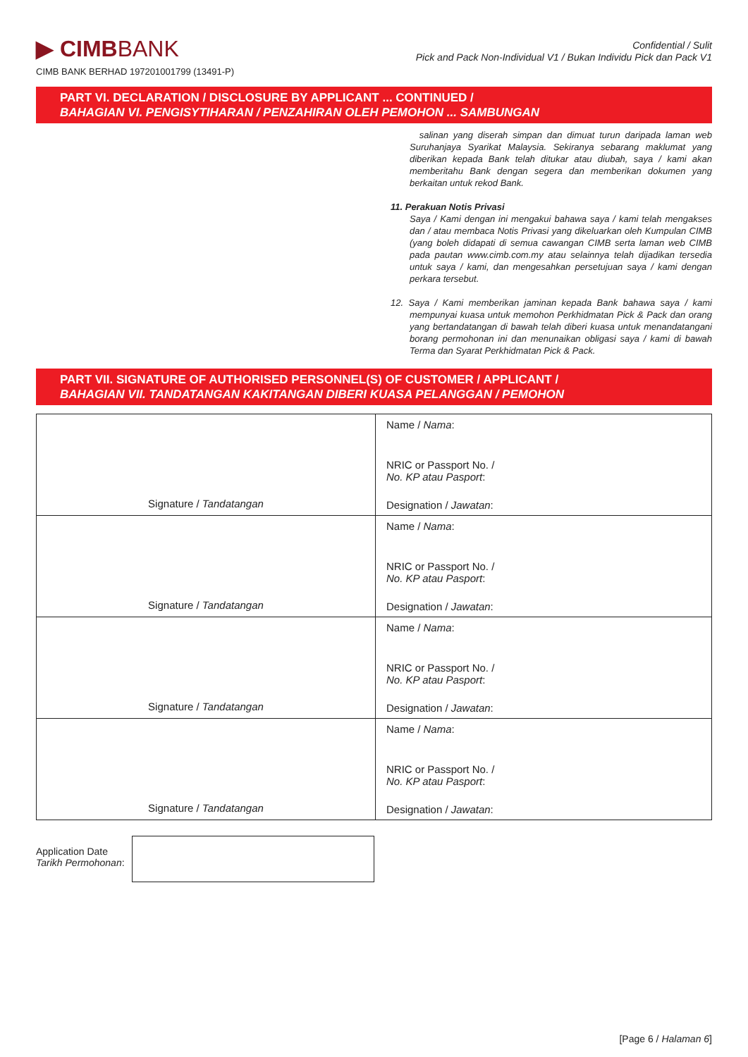▶ CIMBBANK
CIMB BANK BERHAD 197201001799 (13491-P)
Confidential / Sulit
Pick and Pack Non-Individual V1 / Bukan Individu Pick dan Pack V1
PART VI. DECLARATION / DISCLOSURE BY APPLICANT ... CONTINUED /
BAHAGIAN VI. PENGISYTIHARAN / PENZAHIRAN OLEH PEMOHON ... SAMBUNGAN
salinan yang diserah simpan dan dimuat turun daripada laman web Suruhanjaya Syarikat Malaysia. Sekiranya sebarang maklumat yang diberikan kepada Bank telah ditukar atau diubah, saya / kami akan memberitahu Bank dengan segera dan memberikan dokumen yang berkaitan untuk rekod Bank.
11. Perakuan Notis Privasi
Saya / Kami dengan ini mengakui bahawa saya / kami telah mengakses dan / atau membaca Notis Privasi yang dikeluarkan oleh Kumpulan CIMB (yang boleh didapati di semua cawangan CIMB serta laman web CIMB pada pautan www.cimb.com.my atau selainnya telah dijadikan tersedia untuk saya / kami, dan mengesahkan persetujuan saya / kami dengan perkara tersebut.
12. Saya / Kami memberikan jaminan kepada Bank bahawa saya / kami mempunyai kuasa untuk memohon Perkhidmatan Pick & Pack dan orang yang bertandatangan di bawah telah diberi kuasa untuk menandatangani borang permohonan ini dan menunaikan obligasi saya / kami di bawah Terma dan Syarat Perkhidmatan Pick & Pack.
PART VII. SIGNATURE OF AUTHORISED PERSONNEL(S) OF CUSTOMER / APPLICANT /
BAHAGIAN VII. TANDATANGAN KAKITANGAN DIBERI KUASA PELANGGAN / PEMOHON
| Signature / Tandatangan | Name / Nama : NRIC or Passport No. / No. KP atau Pasport : Designation / Jawatan : |
| Signature / Tandatangan | Name / Nama : NRIC or Passport No. / No. KP atau Pasport : Designation / Jawatan : |
| Signature / Tandatangan | Name / Nama : NRIC or Passport No. / No. KP atau Pasport : Designation / Jawatan : |
| Signature / Tandatangan | Name / Nama : NRIC or Passport No. / No. KP atau Pasport : Designation / Jawatan : |
Application Date
Tarikh Permohonan:
[Page 6 / Halaman 6]